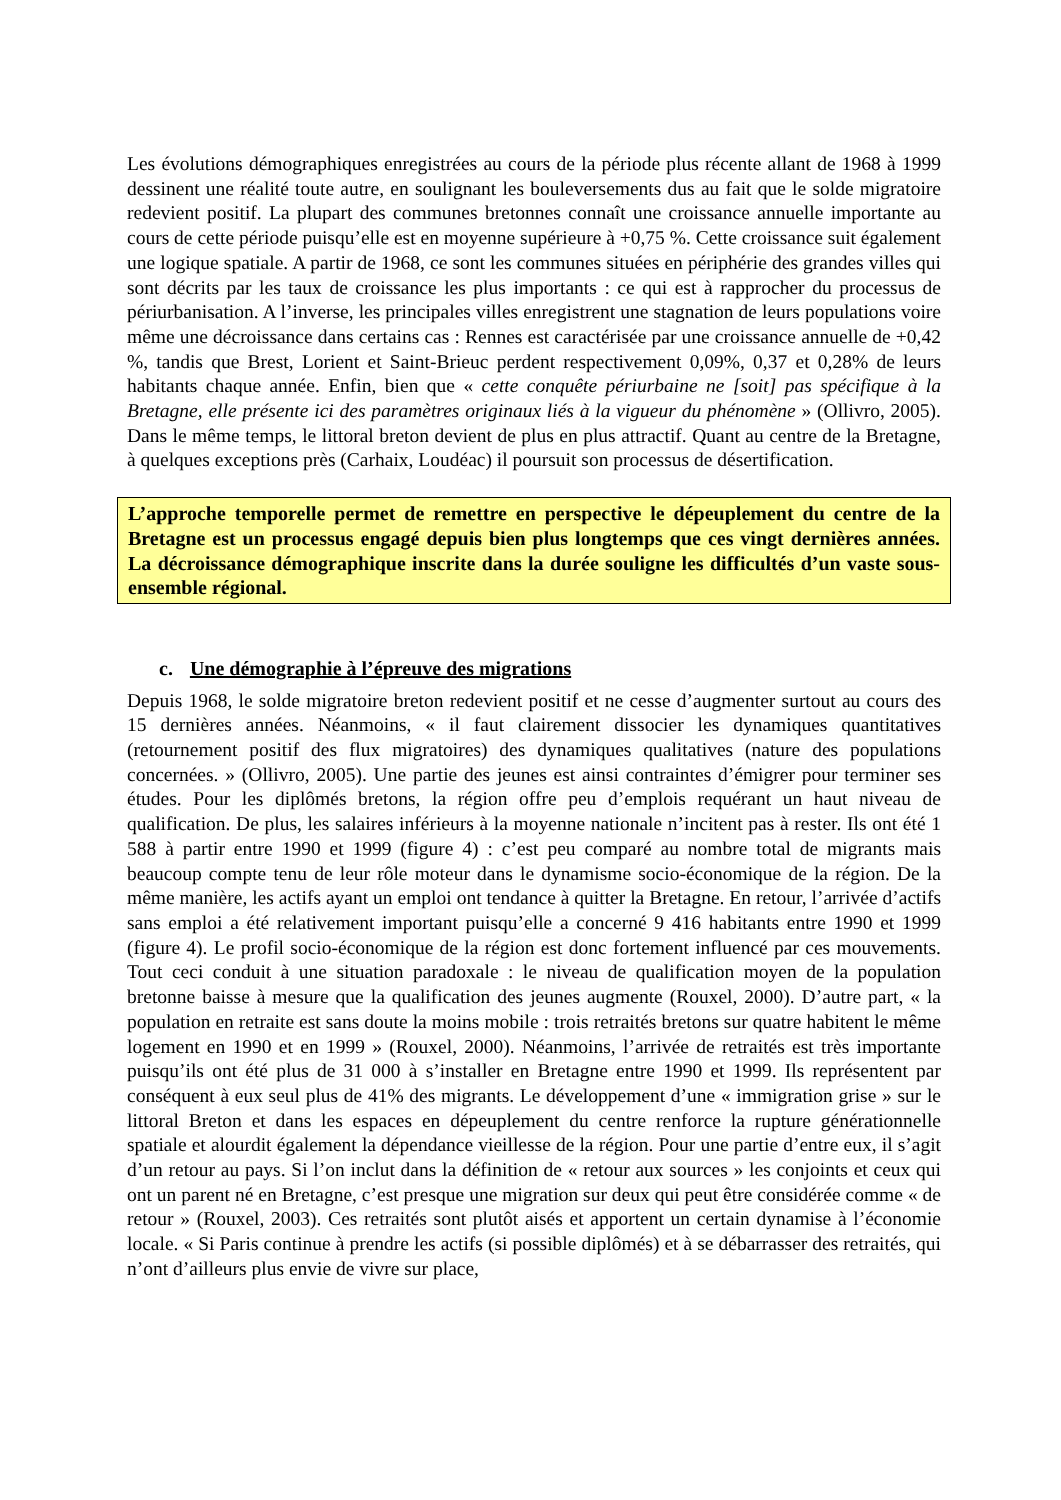Les évolutions démographiques enregistrées au cours de la période plus récente allant de 1968 à 1999 dessinent une réalité toute autre, en soulignant les bouleversements dus au fait que le solde migratoire redevient positif. La plupart des communes bretonnes connaît une croissance annuelle importante au cours de cette période puisqu’elle est en moyenne supérieure à +0,75 %. Cette croissance suit également une logique spatiale. A partir de 1968, ce sont les communes situées en périphérie des grandes villes qui sont décrits par les taux de croissance les plus importants : ce qui est à rapprocher du processus de périurbanisation. A l’inverse, les principales villes enregistrent une stagnation de leurs populations voire même une décroissance dans certains cas : Rennes est caractérisée par une croissance annuelle de +0,42 %, tandis que Brest, Lorient et Saint-Brieuc perdent respectivement 0,09%, 0,37 et 0,28% de leurs habitants chaque année. Enfin, bien que « cette conquête périurbaine ne [soit] pas spécifique à la Bretagne, elle présente ici des paramètres originaux liés à la vigueur du phénomène » (Ollivro, 2005). Dans le même temps, le littoral breton devient de plus en plus attractif. Quant au centre de la Bretagne, à quelques exceptions près (Carhaix, Loudéac) il poursuit son processus de désertification.
L’approche temporelle permet de remettre en perspective le dépeuplement du centre de la Bretagne est un processus engagé depuis bien plus longtemps que ces vingt dernières années. La décroissance démographique inscrite dans la durée souligne les difficultés d’un vaste sous-ensemble régional.
c. Une démographie à l’épreuve des migrations
Depuis 1968, le solde migratoire breton redevient positif et ne cesse d’augmenter surtout au cours des 15 dernières années. Néanmoins, « il faut clairement dissocier les dynamiques quantitatives (retournement positif des flux migratoires) des dynamiques qualitatives (nature des populations concernées. » (Ollivro, 2005). Une partie des jeunes est ainsi contraintes d’émigrer pour terminer ses études. Pour les diplômés bretons, la région offre peu d’emplois requérant un haut niveau de qualification. De plus, les salaires inférieurs à la moyenne nationale n’incitent pas à rester. Ils ont été 1 588 à partir entre 1990 et 1999 (figure 4) : c’est peu comparé au nombre total de migrants mais beaucoup compte tenu de leur rôle moteur dans le dynamisme socio-économique de la région. De la même manière, les actifs ayant un emploi ont tendance à quitter la Bretagne. En retour, l’arrivée d’actifs sans emploi a été relativement important puisqu’elle a concerné 9 416 habitants entre 1990 et 1999 (figure 4). Le profil socio-économique de la région est donc fortement influencé par ces mouvements. Tout ceci conduit à une situation paradoxale : le niveau de qualification moyen de la population bretonne baisse à mesure que la qualification des jeunes augmente (Rouxel, 2000). D’autre part, « la population en retraite est sans doute la moins mobile : trois retraités bretons sur quatre habitent le même logement en 1990 et en 1999 » (Rouxel, 2000). Néanmoins, l’arrivée de retraités est très importante puisqu’ils ont été plus de 31 000 à s’installer en Bretagne entre 1990 et 1999. Ils représentent par conséquent à eux seul plus de 41% des migrants. Le développement d’une « immigration grise » sur le littoral Breton et dans les espaces en dépeuplement du centre renforce la rupture générationnelle spatiale et alourdit également la dépendance vieillesse de la région. Pour une partie d’entre eux, il s’agit d’un retour au pays. Si l’on inclut dans la définition de « retour aux sources » les conjoints et ceux qui ont un parent né en Bretagne, c’est presque une migration sur deux qui peut être considérée comme « de retour » (Rouxel, 2003). Ces retraités sont plutôt aisés et apportent un certain dynamise à l’économie locale. « Si Paris continue à prendre les actifs (si possible diplômés) et à se débarrasser des retraités, qui n’ont d’ailleurs plus envie de vivre sur place,